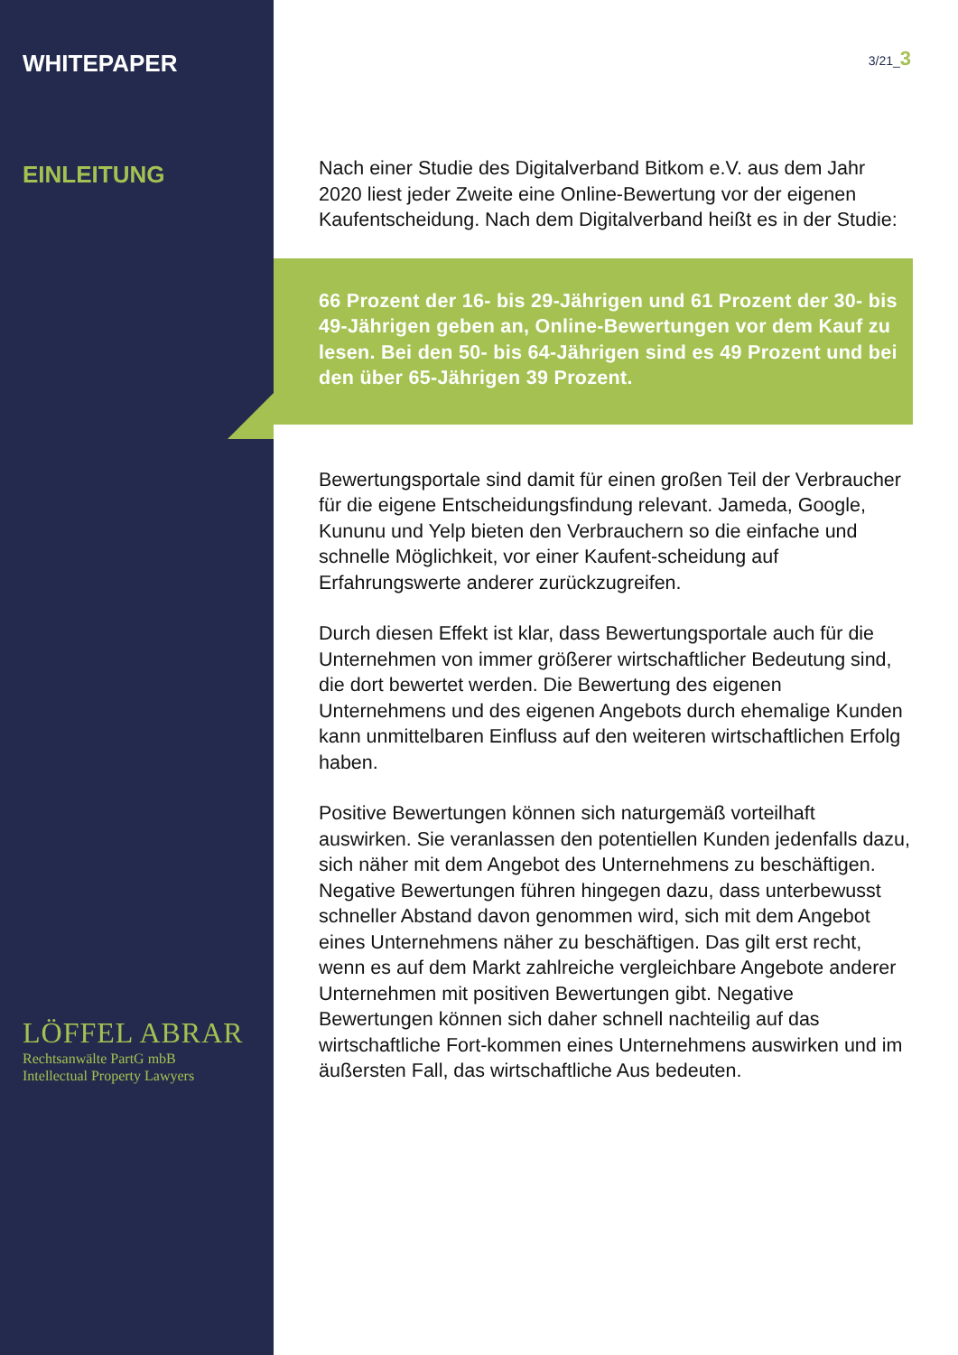WHITEPAPER
EINLEITUNG
LÖFFEL ABRAR
Rechtsanwälte PartG mbB
Intellectual Property Lawyers
3/21_3
Nach einer Studie des Digitalverband Bitkom e.V. aus dem Jahr 2020 liest jeder Zweite eine Online-Bewertung vor der eigenen Kaufentscheidung. Nach dem Digitalverband heißt es in der Studie:
66 Prozent der 16- bis 29-Jährigen und 61 Prozent der 30- bis 49-Jährigen geben an, Online-Bewertungen vor dem Kauf zu lesen. Bei den 50- bis 64-Jährigen sind es 49 Prozent und bei den über 65-Jährigen 39 Prozent.
Bewertungsportale sind damit für einen großen Teil der Verbraucher für die eigene Entscheidungsfindung relevant. Jameda, Google, Kununu und Yelp bieten den Verbrauchern so die einfache und schnelle Möglichkeit, vor einer Kaufent-scheidung auf Erfahrungswerte anderer zurückzugreifen.
Durch diesen Effekt ist klar, dass Bewertungsportale auch für die Unternehmen von immer größerer wirtschaftlicher Bedeutung sind, die dort bewertet werden. Die Bewertung des eigenen Unternehmens und des eigenen Angebots durch ehemalige Kunden kann unmittelbaren Einfluss auf den weiteren wirtschaftlichen Erfolg haben.
Positive Bewertungen können sich naturgemäß vorteilhaft auswirken. Sie veranlassen den potentiellen Kunden jedenfalls dazu, sich näher mit dem Angebot des Unternehmens zu beschäftigen. Negative Bewertungen führen hingegen dazu, dass unterbewusst schneller Abstand davon genommen wird, sich mit dem Angebot eines Unternehmens näher zu beschäftigen. Das gilt erst recht, wenn es auf dem Markt zahlreiche vergleichbare Angebote anderer Unternehmen mit positiven Bewertungen gibt. Negative Bewertungen können sich daher schnell nachteilig auf das wirtschaftliche Fort-kommen eines Unternehmens auswirken und im äußersten Fall, das wirtschaftliche Aus bedeuten.